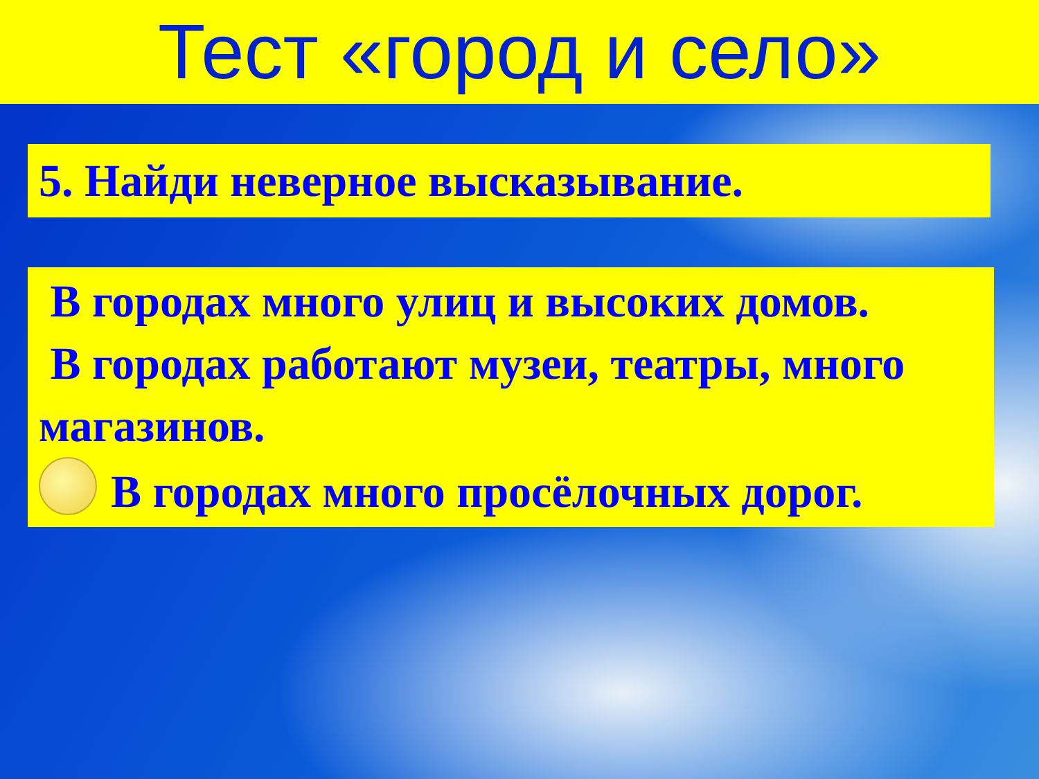Тест «город и село»
5. Найди неверное высказывание.
В городах много улиц и высоких домов.
В городах работают музеи, театры, много магазинов.
В городах много просёлочных дорог.